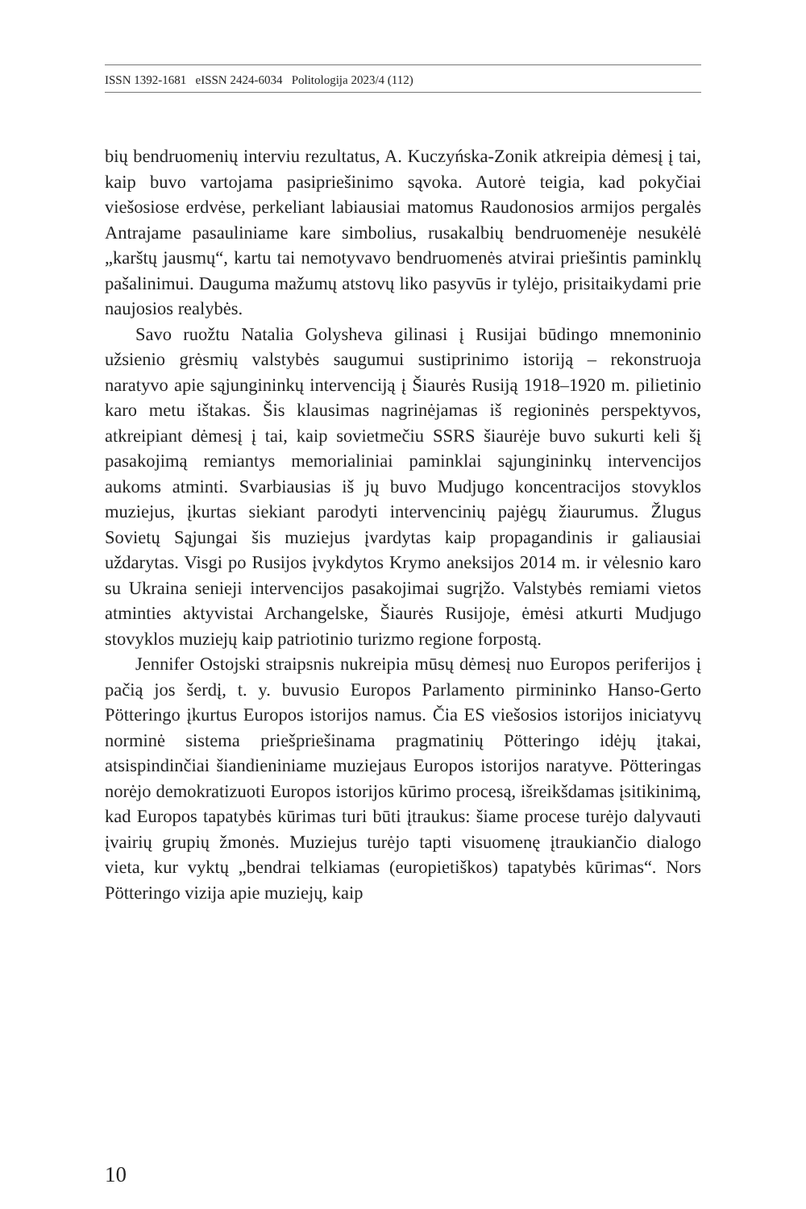ISSN 1392-1681 eISSN 2424-6034 Politologija 2023/4 (112)
bių bendruomenių interviu rezultatus, A. Kuczyńska-Zonik atkreipia dėmesį į tai, kaip buvo vartojama pasipriešinimo sąvoka. Autorė teigia, kad pokyčiai viešosiose erdvėse, perkeliant labiausiai matomus Raudonosios armijos pergalės Antrajame pasauliniame kare simbolius, rusakalbių bendruomenėje nesukėlė „karštų jausmų“, kartu tai nemotyvavo bendruomenės atvirai priešintis paminklų pašalinimui. Dauguma mažumų atstovų liko pasyvūs ir tylėjo, prisitaikydami prie naujosios realybės.
Savo ruožtu Natalia Golysheva gilinasi į Rusijai būdingo mnemoninio užsienio grėsmių valstybės saugumui sustiprinimo istoriją – rekonstruoja naratyvo apie sąjungininkų intervenciją į Šiaurės Rusiją 1918–1920 m. pilietinio karo metu ištakas. Šis klausimas nagrinėjamas iš regioninės perspektyvos, atkreipiant dėmesį į tai, kaip sovietmečiu SSRS šiaurėje buvo sukurti keli šį pasakojimą remiantys memorialiniai paminklai sąjungininkų intervencijos aukoms atminti. Svarbiausias iš jų buvo Mudjugo koncentracijos stovyklos muziejus, įkurtas siekiant parodyti intervencinių pajėgų žiaurumus. Žlugus Sovietų Sąjungai šis muziejus įvardytas kaip propagandinis ir galiausiai uždarytas. Visgi po Rusijos įvykdytos Krymo aneksijos 2014 m. ir vėlesnio karo su Ukraina senieji intervencijos pasakojimai sugrįžo. Valstybės remiami vietos atminties aktyvistai Archangelske, Šiaurės Rusijoje, ėmėsi atkurti Mudjugo stovyklos muziejų kaip patriotinio turizmo regione forpostą.
Jennifer Ostojski straipsnis nukreipia mūsų dėmesį nuo Europos periferijos į pačią jos šerdį, t. y. buvusio Europos Parlamento pirmininko Hanso-Gerto Pötteringo įkurtus Europos istorijos namus. Čia ES viešosios istorijos iniciatyvų norminė sistema priešpriešinama pragmatinių Pötteringo idėjų įtakai, atsispindinčiai šiandieniniame muziejaus Europos istorijos naratyve. Pötteringas norėjo demokratizuoti Europos istorijos kūrimo procesą, išreikšdamas įsitikinimą, kad Europos tapatybės kūrimas turi būti įtraukus: šiame procese turėjo dalyvauti įvairių grupių žmonės. Muziejus turėjo tapti visuomenę įtraukiančio dialogo vieta, kur vyktų „bendrai telkiamas (europietiškos) tapatybės kūrimas“. Nors Pötteringo vizija apie muziejų, kaip
10